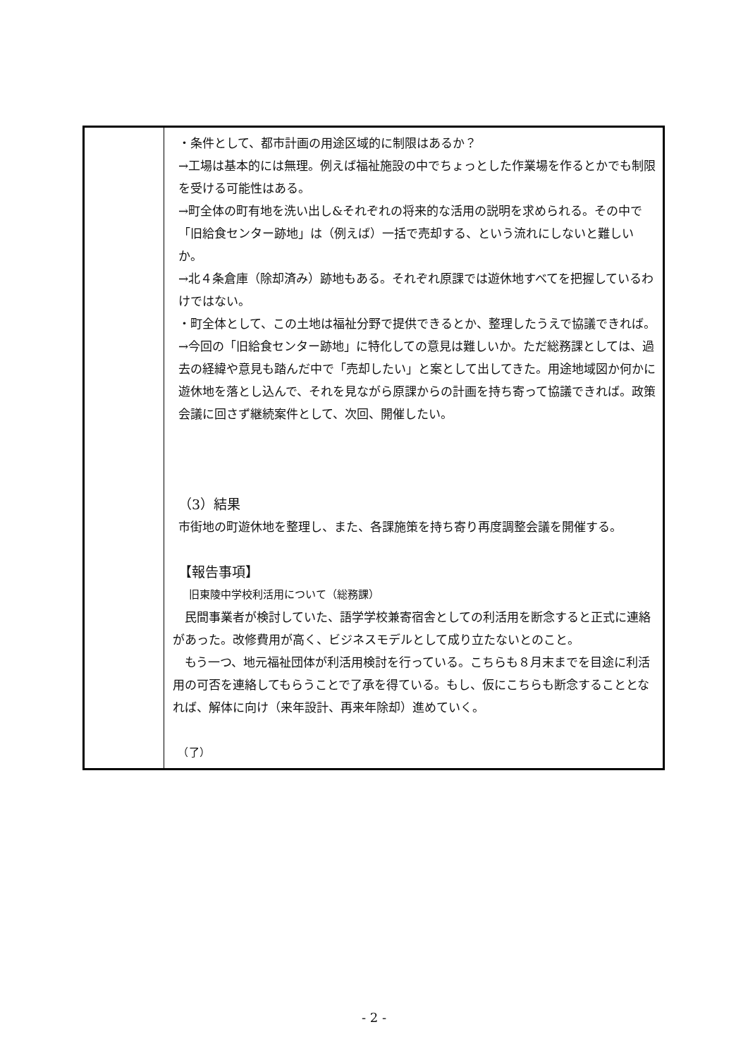| | ・条件として、都市計画の用途区域的に制限はあるか？ →工場は基本的には無理。例えば福祉施設の中でちょっとした作業場を作るとかでも制限を受ける可能性はある。 →町全体の町有地を洗い出し&それぞれの将来的な活用の説明を求められる。その中で「旧給食センター跡地」は（例えば）一括で売却する、という流れにしないと難しいか。 →北４条倉庫（除却済み）跡地もある。それぞれ原課では遊休地すべてを把握しているわけではない。 ・町全体として、この土地は福祉分野で提供できるとか、整理したうえで協議できれば。 →今回の「旧給食センター跡地」に特化しての意見は難しいか。ただ総務課としては、過去の経緯や意見も踏んだ中で「売却したい」と案として出してきた。用途地域図か何かに遊休地を落とし込んで、それを見ながら原課からの計画を持ち寄って協議できれば。政策会議に回さず継続案件として、次回、開催したい。 （3）結果 市街地の町遊休地を整理し、また、各課施策を持ち寄り再度調整会議を開催する。 【報告事項】 旧東陵中学校利活用について（総務課） 民間事業者が検討していた、語学学校兼寄宿舎としての利活用を断念すると正式に連絡があった。改修費用が高く、ビジネスモデルとして成り立たないとのこと。 もう一つ、地元福祉団体が利活用検討を行っている。こちらも８月末までを目途に利活用の可否を連絡してもらうことで了承を得ている。もし、仮にこちらも断念することとなれば、解体に向け（来年設計、再来年除却）進めていく。 （了） |
- 2 -